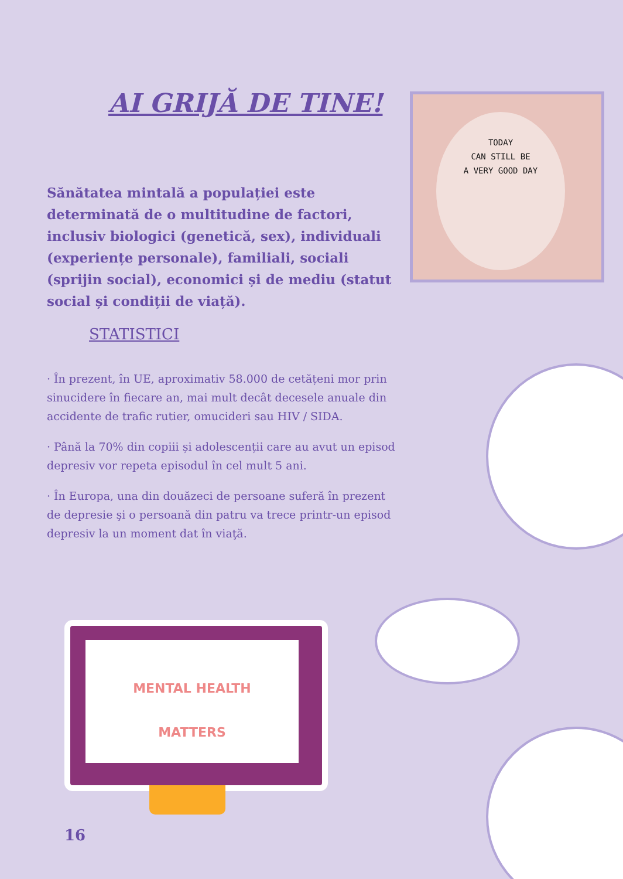AI GRIJĂ DE TINE!
TODAY
CAN STILL BE
A VERY GOOD DAY
Sănătatea mintală a populației este determinată de o multitudine de factori, inclusiv biologici (genetică, sex), individuali (experiențe personale), familiali, sociali (sprijin social), economici și de mediu (statut social și condiții de viață).
STATISTICI
· În prezent, în UE, aproximativ 58.000 de cetățeni mor prin sinucidere în fiecare an, mai mult decât decesele anuale din accidente de trafic rutier, omucideri sau HIV / SIDA.
· Până la 70% din copiii și adolescenții care au avut un episod depresiv vor repeta episodul în cel mult 5 ani.
· În Europa, una din douăzeci de persoane suferă în prezent de depresie şi o persoană din patru va trece printr-un episod depresiv la un moment dat în viaţă.
MENTAL HEALTH
MATTERS
16